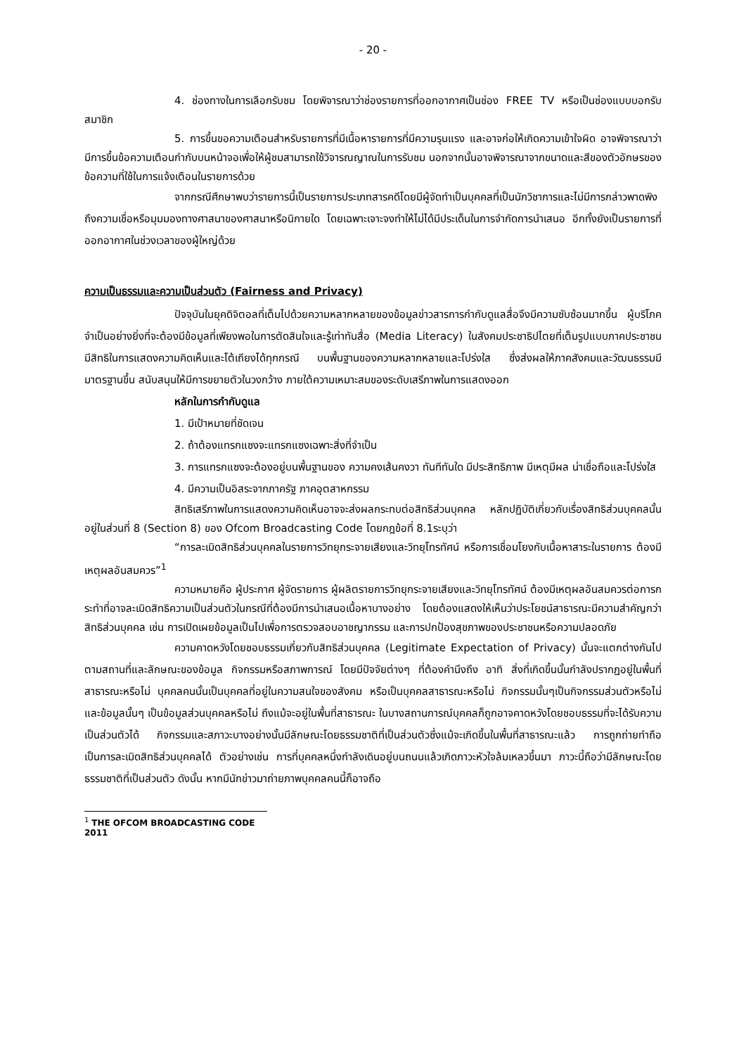- 20 -
4. ช่องทางในการเลือกรับชม โดยพิจารณาว่าช่องรายการที่ออกอากาศเป็นช่อง FREE TV หรือเป็นช่องแบบบอกรับสมาชิก
5. การขึ้นขอความเตือนสำหรับรายการที่มีเนื้อหารายการที่มีความรุนแรง และอาจก่อให้เกิดความเข้าใจผิด อาจพิจารณาว่ามีการขึ้นข้อความเตือนกำกับบนหน้าจอเพื่อให้ผู้ชมสามารถใช้วิจารณญาณในการรับชม นอกจากนั้นอาจพิจารณาจากขนาดและสีของตัวอักษรของข้อความที่ใช้ในการแจ้งเตือนในรายการด้วย
จากกรณีศึกษาพบว่ารายการนี้เป็นรายการประเภทสารคดีโดยมีผู้จัดทำเป็นบุคคลที่เป็นนักวิชาการและไม่มีการกล่าวพาดพิงถึงความเชื่อหรือมุมมองทางศาสนาของศาสนาหรือนิกายใด โดยเฉพาะเจาะจงทำให้ไม่ได้มีประเด็นในการจำกัดการนำเสนอ อีกทั้งยังเป็นรายการที่ออกอากาศในช่วงเวลาของผู้ใหญ่ด้วย
ความเป็นธรรมและความเป็นส่วนตัว (Fairness and Privacy)
ปัจจุบันในยุคดิจิตอลที่เต็มไปด้วยความหลากหลายของข้อมูลข่าวสารการกำกับดูแลสื่อจึงมีความซับซ้อนมากขึ้น ผู้บริโภคจำเป็นอย่างยิ่งที่จะต้องมีข้อมูลที่เพียงพอในการตัดสินใจและรู้เท่าทันสื่อ (Media Literacy) ในสังคมประชาธิปไตยที่เต็มรูปแบบภาคประชาชนมีสิทธิในการแสดงความคิดเห็นและโต้เถียงได้ทุกกรณี บนพื้นฐานของความหลากหลายและโปร่งใส ซึ่งส่งผลให้ภาคสังคมและวัฒนธรรมมีมาตรฐานขึ้น สนับสนุนให้มีการขยายตัวในวงกว้าง ภายใต้ความเหมาะสมของระดับเสรีภาพในการแสดงออก
หลักในการกำกับดูแล
1. มีเป้าหมายที่ชัดเจน
2. ถ้าต้องแทรกแซงจะแทรกแซงเฉพาะสิ่งที่จำเป็น
3. การแทรกแซงจะต้องอยู่บนพื้นฐานของ ความคงเส้นคงวา ทันทีทันใด มีประสิทธิภาพ มีเหตุมีผล น่าเชื่อถือและโปร่งใส
4. มีความเป็นอิสระจากภาครัฐ ภาคอุตสาหกรรม
สิทธิเสรีภาพในการแสดงความคิดเห็นอาจจะส่งผลกระทบต่อสิทธิส่วนบุคคล หลักปฏิบัติเกี่ยวกับเรื่องสิทธิส่วนบุคคลนั้นอยู่ในส่วนที่ 8 (Section 8) ของ Ofcom Broadcasting Code โดยกฎข้อที่ 8.1ระบุว่า
“การละเมิดสิทธิส่วนบุคคลในรายการวิทยุกระจายเสียงและวิทยุโทรทัศน์ หรือการเชื่อมโยงกับเนื้อหาสาระในรายการ ต้องมีเหตุผลอันสมควร”<sup>1</sup>
ความหมายคือ ผู้ประกาศ ผู้จัดรายการ ผู้ผลิตรายการวิทยุกระจายเสียงและวิทยุโทรทัศน์ ต้องมีเหตุผลอันสมควรต่อการกระทำที่อาจละเมิดสิทธิความเป็นส่วนตัวในกรณีที่ต้องมีการนำเสนอเนื้อหาบางอย่าง โดยต้องแสดงให้เห็นว่าประโยชน์สาธารณะมีความสำคัญกว่าสิทธิส่วนบุคคล เช่น การเปิดเผยข้อมูลเป็นไปเพื่อการตรวจสอบอาชญากรรม และการปกป้องสุขภาพของประชาชนหรือความปลอดภัย
ความคาดหวังโดยชอบธรรมเกี่ยวกับสิทธิส่วนบุคคล (Legitimate Expectation of Privacy) นั้นจะแตกต่างกันไปตามสถานที่และลักษณะของข้อมูล กิจกรรมหรือสภาพการณ์ โดยมีปัจจัยต่างๆ ที่ต้องคำนึงถึง อาทิ สิ่งที่เกิดขึ้นนั้นกำลังปรากฏอยู่ในพื้นที่สาธารณะหรือไม่ บุคคลคนนั้นเป็นบุคคลที่อยู่ในความสนใจของสังคม หรือเป็นบุคคลสาธารณะหรือไม่ กิจกรรมนั้นๆเป็นกิจกรรมส่วนตัวหรือไม่ และข้อมูลนั้นๆ เป็นข้อมูลส่วนบุคคลหรือไม่ ถึงแม้จะอยู่ในพื้นที่สาธารณะ ในบางสถานการณ์บุคคลก็ถูกอาจคาดหวังโดยชอบธรรมที่จะได้รับความเป็นส่วนตัวได้ กิจกรรมและสภาวะบางอย่างนั้นมีลักษณะโดยธรรมชาติที่เป็นส่วนตัวซึ่งแม้จะเกิดขึ้นในพื้นที่สาธารณะแล้ว การถูกถ่ายทำถือเป็นการละเมิดสิทธิส่วนบุคคลได้ ตัวอย่างเช่น การที่บุคคลหนึ่งกำลังเดินอยู่บนถนนแล้วเกิดภาวะหัวใจล้มเหลวขึ้นมา ภาวะนี้ถือว่ามีลักษณะโดยธรรมชาติที่เป็นส่วนตัว ดังนั้น หากมีนักข่าวมาถ่ายภาพบุคคลคนนี้ก็อาจถือ
<sup>1</sup> THE OFCOM BROADCASTING CODE 2011